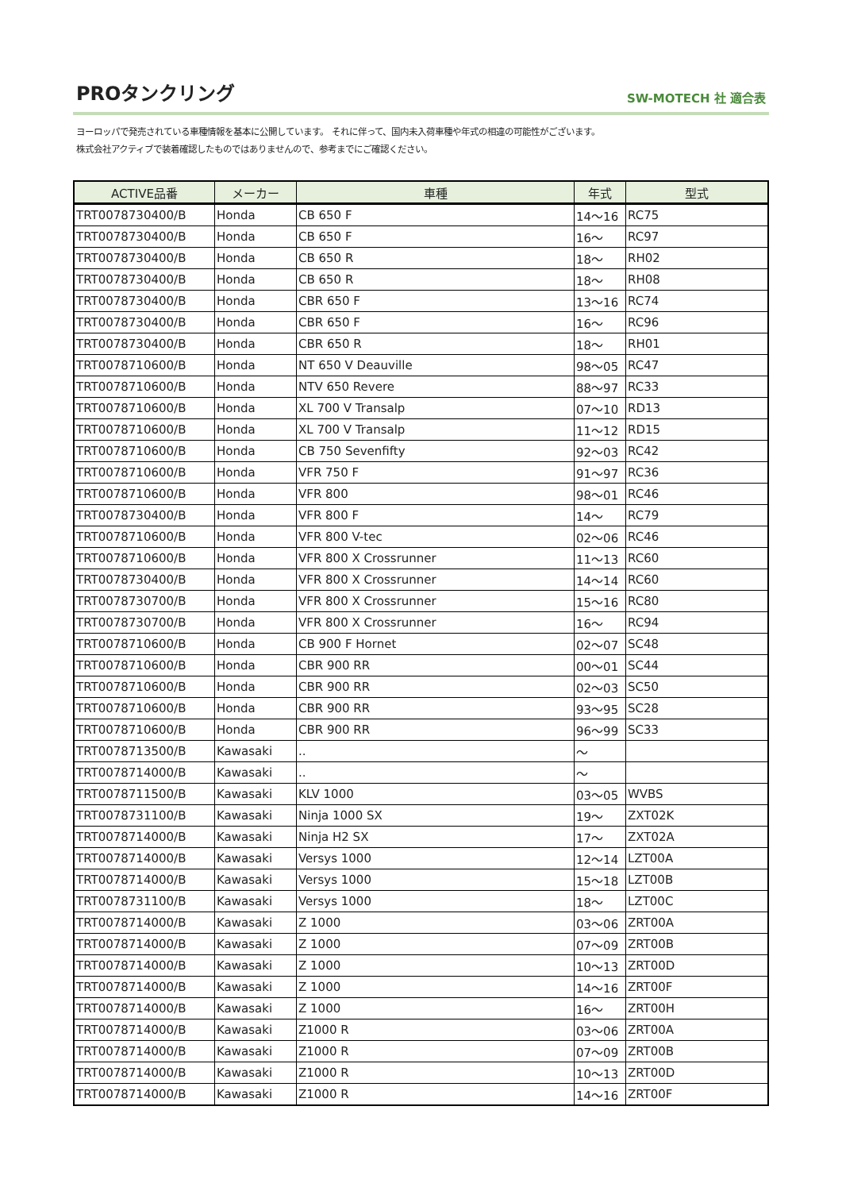PROタンクリング
SW-MOTECH 社 適合表
ヨーロッパで発売されている車種情報を基本に公開しています。 それに伴って、国内未入荷車種や年式の相違の可能性がございます。
株式会社アクティブで装着確認したものではありませんので、参考までにご確認ください。
| ACTIVE品番 | メーカー | 車種 | 年式 | 型式 |
| --- | --- | --- | --- | --- |
| TRT0078730400/B | Honda | CB 650 F | 14～16 | RC75 |
| TRT0078730400/B | Honda | CB 650 F | 16～ | RC97 |
| TRT0078730400/B | Honda | CB 650 R | 18～ | RH02 |
| TRT0078730400/B | Honda | CB 650 R | 18～ | RH08 |
| TRT0078730400/B | Honda | CBR 650 F | 13～16 | RC74 |
| TRT0078730400/B | Honda | CBR 650 F | 16～ | RC96 |
| TRT0078730400/B | Honda | CBR 650 R | 18～ | RH01 |
| TRT0078710600/B | Honda | NT 650 V Deauville | 98～05 | RC47 |
| TRT0078710600/B | Honda | NTV 650 Revere | 88～97 | RC33 |
| TRT0078710600/B | Honda | XL 700 V Transalp | 07～10 | RD13 |
| TRT0078710600/B | Honda | XL 700 V Transalp | 11～12 | RD15 |
| TRT0078710600/B | Honda | CB 750 Sevenfifty | 92～03 | RC42 |
| TRT0078710600/B | Honda | VFR 750 F | 91～97 | RC36 |
| TRT0078710600/B | Honda | VFR 800 | 98～01 | RC46 |
| TRT0078730400/B | Honda | VFR 800 F | 14～ | RC79 |
| TRT0078710600/B | Honda | VFR 800 V-tec | 02～06 | RC46 |
| TRT0078710600/B | Honda | VFR 800 X Crossrunner | 11～13 | RC60 |
| TRT0078730400/B | Honda | VFR 800 X Crossrunner | 14～14 | RC60 |
| TRT0078730700/B | Honda | VFR 800 X Crossrunner | 15～16 | RC80 |
| TRT0078730700/B | Honda | VFR 800 X Crossrunner | 16～ | RC94 |
| TRT0078710600/B | Honda | CB 900 F Hornet | 02～07 | SC48 |
| TRT0078710600/B | Honda | CBR 900 RR | 00～01 | SC44 |
| TRT0078710600/B | Honda | CBR 900 RR | 02～03 | SC50 |
| TRT0078710600/B | Honda | CBR 900 RR | 93～95 | SC28 |
| TRT0078710600/B | Honda | CBR 900 RR | 96～99 | SC33 |
| TRT0078713500/B | Kawasaki | .. | ～ | |
| TRT0078714000/B | Kawasaki | .. | ～ | |
| TRT0078711500/B | Kawasaki | KLV 1000 | 03～05 | WVBS |
| TRT0078731100/B | Kawasaki | Ninja 1000 SX | 19～ | ZXT02K |
| TRT0078714000/B | Kawasaki | Ninja H2 SX | 17～ | ZXT02A |
| TRT0078714000/B | Kawasaki | Versys 1000 | 12～14 | LZT00A |
| TRT0078714000/B | Kawasaki | Versys 1000 | 15～18 | LZT00B |
| TRT0078731100/B | Kawasaki | Versys 1000 | 18～ | LZT00C |
| TRT0078714000/B | Kawasaki | Z 1000 | 03～06 | ZRT00A |
| TRT0078714000/B | Kawasaki | Z 1000 | 07～09 | ZRT00B |
| TRT0078714000/B | Kawasaki | Z 1000 | 10～13 | ZRT00D |
| TRT0078714000/B | Kawasaki | Z 1000 | 14～16 | ZRT00F |
| TRT0078714000/B | Kawasaki | Z 1000 | 16～ | ZRT00H |
| TRT0078714000/B | Kawasaki | Z1000 R | 03～06 | ZRT00A |
| TRT0078714000/B | Kawasaki | Z1000 R | 07～09 | ZRT00B |
| TRT0078714000/B | Kawasaki | Z1000 R | 10～13 | ZRT00D |
| TRT0078714000/B | Kawasaki | Z1000 R | 14～16 | ZRT00F |